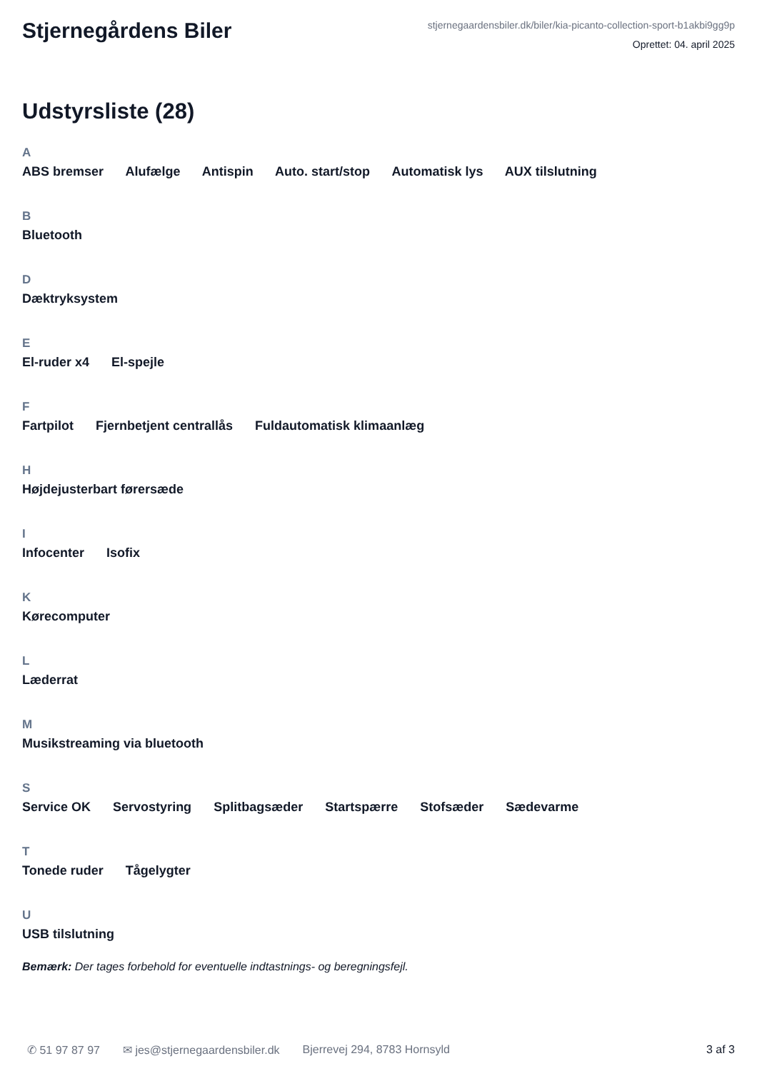Stjernegårdens Biler
stjernegaardensbiler.dk/biler/kia-picanto-collection-sport-b1akbi9gg9p
Oprettet: 04. april 2025
Udstyrsliste (28)
A
ABS bremser Alufælge Antispin Auto. start/stop Automatisk lys AUX tilslutning
B
Bluetooth
D
Dæktryksystem
E
El-ruder x4 El-spejle
F
Fartpilot Fjernbetjent centrallås Fuldautomatisk klimaanlæg
H
Højdejusterbart førersæde
I
Infocenter Isofix
K
Kørecomputer
L
Læderrat
M
Musikstreaming via bluetooth
S
Service OK Servostyring Splitbagsæder Startspærre Stofsæder Sædevarme
T
Tonede ruder Tågelygter
U
USB tilslutning
Bemærk: Der tages forbehold for eventuelle indtastnings- og beregningsfejl.
✆ 51 97 87 97 ✉ jes@stjernegaardensbiler.dk Bjerrevej 294, 8783 Hornsyld 3 af 3